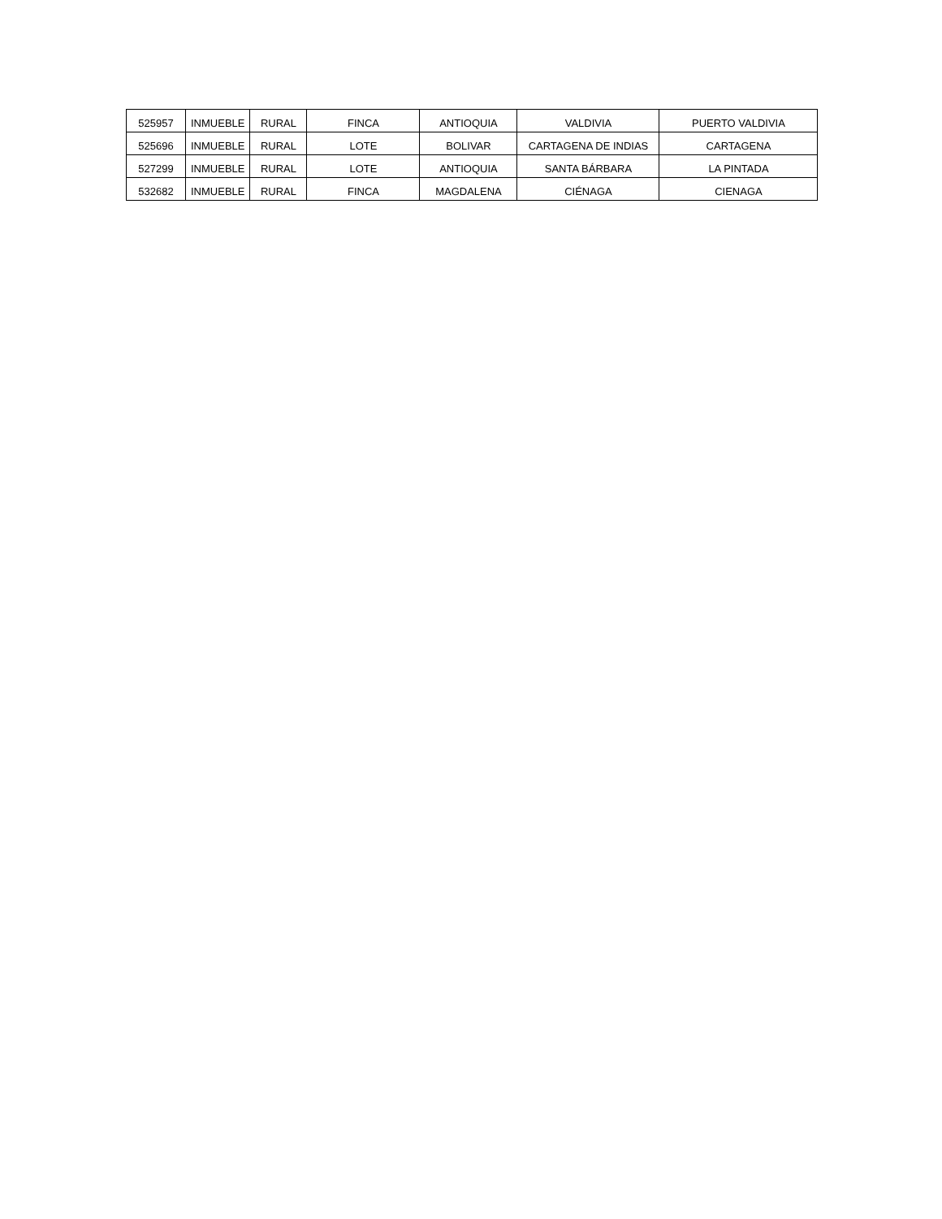| 525957 | INMUEBLE | RURAL | FINCA | ANTIOQUIA | VALDIVIA | PUERTO VALDIVIA |
| 525696 | INMUEBLE | RURAL | LOTE | BOLIVAR | CARTAGENA DE INDIAS | CARTAGENA |
| 527299 | INMUEBLE | RURAL | LOTE | ANTIOQUIA | SANTA BÁRBARA | LA PINTADA |
| 532682 | INMUEBLE | RURAL | FINCA | MAGDALENA | CIÉNAGA | CIENAGA |